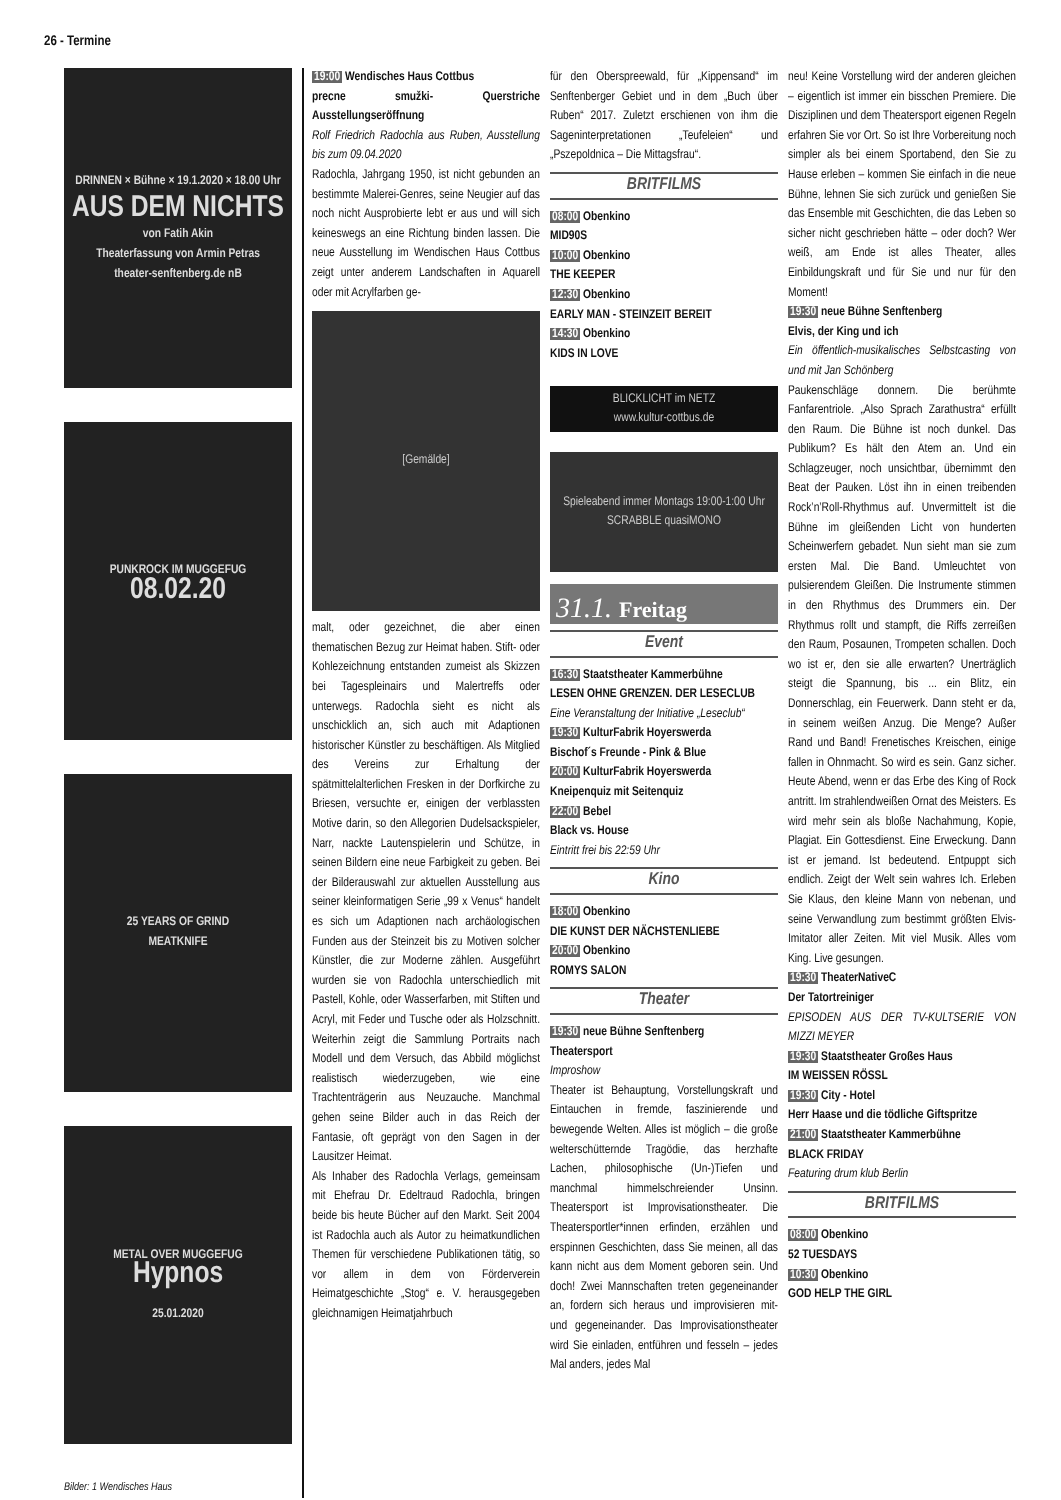26 - Termine
DRINNEN × Bühne × 19.1.2020 × 18.00 Uhr
AUS DEM NICHTS
von Fatih Akin
Theaterfassung von Armin Petras
theater-senftenberg.de nB
PUNKROCK IM MUGGEFUG
08.02.20
25 YEARS OF GRIND
MEATKNIFE
METAL OVER MUGGEFUG
Hypnos
25.01.2020
Bilder: 1 Wendisches Haus
19:00 Wendisches Haus Cottbus
precne smužki- Querstriche Ausstellungseröffnung
Rolf Friedrich Radochla aus Ruben, Ausstellung bis zum 09.04.2020
Radochla, Jahrgang 1950, ist nicht gebunden an bestimmte Malerei-Genres, seine Neugier auf das noch nicht Ausprobierte lebt er aus und will sich keineswegs an eine Richtung binden lassen. Die neue Ausstellung im Wendischen Haus Cottbus zeigt unter anderem Landschaften in Aquarell oder mit Acrylfarben ge-
[Gemälde]
malt, oder gezeichnet, die aber einen thematischen Bezug zur Heimat haben. Stift- oder Kohlezeichnung entstanden zumeist als Skizzen bei Tagespleinairs und Malertreffs oder unterwegs. Radochla sieht es nicht als unschicklich an, sich auch mit Adaptionen historischer Künstler zu beschäftigen. Als Mitglied des Vereins zur Erhaltung der spätmittelalterlichen Fresken in der Dorfkirche zu Briesen, versuchte er, einigen der verblassten Motive darin, so den Allegorien Dudelsackspieler, Narr, nackte Lautenspielerin und Schütze, in seinen Bildern eine neue Farbigkeit zu geben. Bei der Bilderauswahl zur aktuellen Ausstellung aus seiner kleinformatigen Serie „99 x Venus“ handelt es sich um Adaptionen nach archäologischen Funden aus der Steinzeit bis zu Motiven solcher Künstler, die zur Moderne zählen. Ausgeführt wurden sie von Radochla unterschiedlich mit Pastell, Kohle, oder Wasserfarben, mit Stiften und Acryl, mit Feder und Tusche oder als Holzschnitt. Weiterhin zeigt die Sammlung Portraits nach Modell und dem Versuch, das Abbild möglichst realistisch wiederzugeben, wie eine Trachtenträgerin aus Neuzauche. Manchmal gehen seine Bilder auch in das Reich der Fantasie, oft geprägt von den Sagen in der Lausitzer Heimat.
Als Inhaber des Radochla Verlags, gemeinsam mit Ehefrau Dr. Edeltraud Radochla, bringen beide bis heute Bücher auf den Markt. Seit 2004 ist Radochla auch als Autor zu heimatkundlichen Themen für verschiedene Publikationen tätig, so vor allem in dem von Förderverein Heimatgeschichte „Stog“ e. V. herausgegeben gleichnamigen Heimatjahrbuch
für den Oberspreewald, für „Kippensand“ im Senftenberger Gebiet und in dem „Buch über Ruben“ 2017. Zuletzt erschienen von ihm die Sageninterpretationen „Teufeleien“ und „Pszepoldnica – Die Mittagsfrau“.
BRITFILMS
08:00 Obenkino
MID90S
10:00 Obenkino
THE KEEPER
12:30 Obenkino
EARLY MAN - STEINZEIT BEREIT
14:30 Obenkino
KIDS IN LOVE
BLICKLICHT im NETZ
www.kultur-cottbus.de
Spieleabend immer Montags 19:00-1:00 Uhr
SCRABBLE quasiMONO
31.1. Freitag
Event
16:30 Staatstheater Kammerbühne
LESEN OHNE GRENZEN. DER LESECLUB
Eine Veranstaltung der Initiative „Leseclub“
19:30 KulturFabrik Hoyerswerda
Bischof´s Freunde - Pink & Blue
20:00 KulturFabrik Hoyerswerda
Kneipenquiz mit Seitenquiz
22:00 Bebel
Black vs. House
Eintritt frei bis 22:59 Uhr
Kino
18:00 Obenkino
DIE KUNST DER NÄCHSTENLIEBE
20:00 Obenkino
ROMYS SALON
Theater
19:30 neue Bühne Senftenberg
Theatersport
Improshow
Theater ist Behauptung, Vorstellungskraft und Eintauchen in fremde, faszinierende und bewegende Welten. Alles ist möglich – die große welterschütternde Tragödie, das herzhafte Lachen, philosophische (Un-)Tiefen und manchmal himmelschreiender Unsinn. Theatersport ist Improvisationstheater. Die Theatersportler*innen erfinden, erzählen und erspinnen Geschichten, dass Sie meinen, all das kann nicht aus dem Moment geboren sein. Und doch! Zwei Mannschaften treten gegeneinander an, fordern sich heraus und improvisieren mit- und gegeneinander. Das Improvisationstheater wird Sie einladen, entführen und fesseln – jedes Mal anders, jedes Mal
neu! Keine Vorstellung wird der anderen gleichen – eigentlich ist immer ein bisschen Premiere. Die Disziplinen und dem Theatersport eigenen Regeln erfahren Sie vor Ort. So ist Ihre Vorbereitung noch simpler als bei einem Sportabend, den Sie zu Hause erleben – kommen Sie einfach in die neue Bühne, lehnen Sie sich zurück und genießen Sie das Ensemble mit Geschichten, die das Leben so sicher nicht geschrieben hätte – oder doch? Wer weiß, am Ende ist alles Theater, alles Einbildungskraft und für Sie und nur für den Moment!
19:30 neue Bühne Senftenberg
Elvis, der King und ich
Ein öffentlich-musikalisches Selbstcasting von und mit Jan Schönberg
Paukenschläge donnern. Die berühmte Fanfarentriole. „Also Sprach Zarathustra“ erfüllt den Raum. Die Bühne ist noch dunkel. Das Publikum? Es hält den Atem an. Und ein Schlagzeuger, noch unsichtbar, übernimmt den Beat der Pauken. Löst ihn in einen treibenden Rock’n’Roll-Rhythmus auf. Unvermittelt ist die Bühne im gleißenden Licht von hunderten Scheinwerfern gebadet. Nun sieht man sie zum ersten Mal. Die Band. Umleuchtet von pulsierendem Gleißen. Die Instrumente stimmen in den Rhythmus des Drummers ein. Der Rhythmus rollt und stampft, die Riffs zerreißen den Raum, Posaunen, Trompeten schallen. Doch wo ist er, den sie alle erwarten? Unerträglich steigt die Spannung, bis ... ein Blitz, ein Donnerschlag, ein Feuerwerk. Dann steht er da, in seinem weißen Anzug. Die Menge? Außer Rand und Band! Frenetisches Kreischen, einige fallen in Ohnmacht. So wird es sein. Ganz sicher. Heute Abend, wenn er das Erbe des King of Rock antritt. Im strahlendweißen Ornat des Meisters. Es wird mehr sein als bloße Nachahmung, Kopie, Plagiat. Ein Gottesdienst. Eine Erweckung. Dann ist er jemand. Ist bedeutend. Entpuppt sich endlich. Zeigt der Welt sein wahres Ich. Erleben Sie Klaus, den kleine Mann von nebenan, und seine Verwandlung zum bestimmt größten Elvis-Imitator aller Zeiten. Mit viel Musik. Alles vom King. Live gesungen.
19:30 TheaterNativeC
Der Tatortreiniger
EPISODEN AUS DER TV-KULTSERIE VON MIZZI MEYER
19:30 Staatstheater Großes Haus
IM WEISSEN RÖSSL
19:30 City - Hotel
Herr Haase und die tödliche Giftspritze
21:00 Staatstheater Kammerbühne
BLACK FRIDAY
Featuring drum klub Berlin
BRITFILMS
08:00 Obenkino
52 TUESDAYS
10:30 Obenkino
GOD HELP THE GIRL